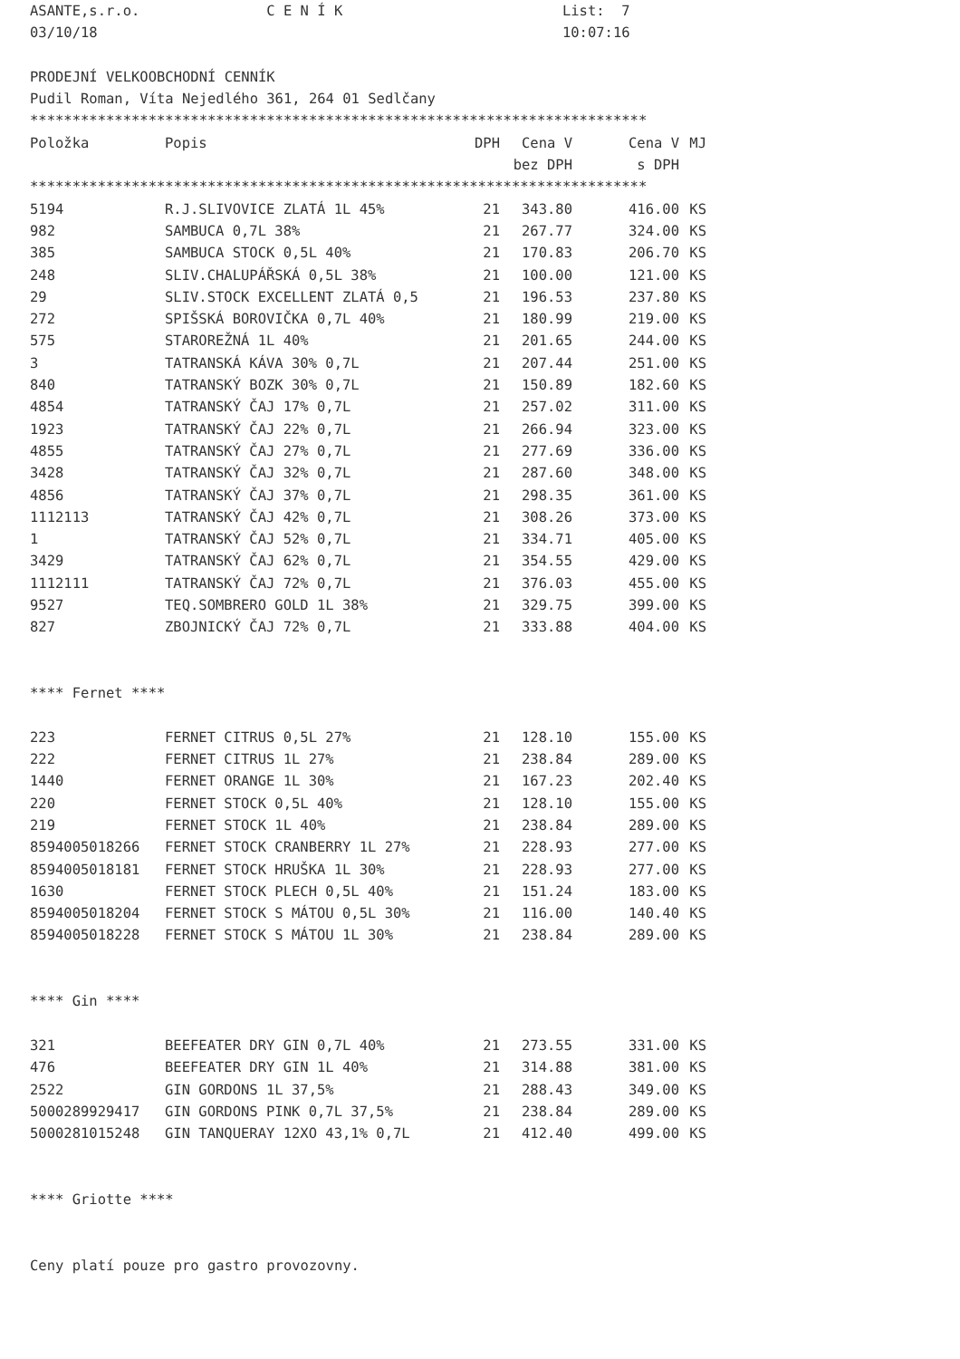ASANTE,s.r.o.               C E N Í K                          List:  7
03/10/18                                                       10:07:16

PRODEJNÍ VELKOOBCHODNÍ CENNÍK
Pudil Roman, Víta Nejedlého 361, 264 01 Sedlčany
*************************************************************************
| Položka | Popis | DPH | Cena V bez DPH | Cena V s DPH | MJ |
| --- | --- | --- | --- | --- | --- |
| ************************************************************************* | | | | | |
| 5194 | R.J.SLIVOVICE ZLATÁ 1L 45% | 21 | 343.80 | 416.00 | KS |
| 982 | SAMBUCA 0,7L 38% | 21 | 267.77 | 324.00 | KS |
| 385 | SAMBUCA STOCK 0,5L 40% | 21 | 170.83 | 206.70 | KS |
| 248 | SLIV.CHALUPÁŘSKÁ 0,5L 38% | 21 | 100.00 | 121.00 | KS |
| 29 | SLIV.STOCK EXCELLENT ZLATÁ 0,5 | 21 | 196.53 | 237.80 | KS |
| 272 | SPIŠSKÁ BOROVIČKA 0,7L 40% | 21 | 180.99 | 219.00 | KS |
| 575 | STAROREŽNÁ 1L 40% | 21 | 201.65 | 244.00 | KS |
| 3 | TATRANSKÁ KÁVA 30% 0,7L | 21 | 207.44 | 251.00 | KS |
| 840 | TATRANSKÝ BOZK 30% 0,7L | 21 | 150.89 | 182.60 | KS |
| 4854 | TATRANSKÝ ČAJ 17% 0,7L | 21 | 257.02 | 311.00 | KS |
| 1923 | TATRANSKÝ ČAJ 22% 0,7L | 21 | 266.94 | 323.00 | KS |
| 4855 | TATRANSKÝ ČAJ 27% 0,7L | 21 | 277.69 | 336.00 | KS |
| 3428 | TATRANSKÝ ČAJ 32% 0,7L | 21 | 287.60 | 348.00 | KS |
| 4856 | TATRANSKÝ ČAJ 37% 0,7L | 21 | 298.35 | 361.00 | KS |
| 1112113 | TATRANSKÝ ČAJ 42% 0,7L | 21 | 308.26 | 373.00 | KS |
| 1 | TATRANSKÝ ČAJ 52% 0,7L | 21 | 334.71 | 405.00 | KS |
| 3429 | TATRANSKÝ ČAJ 62% 0,7L | 21 | 354.55 | 429.00 | KS |
| 1112111 | TATRANSKÝ ČAJ 72% 0,7L | 21 | 376.03 | 455.00 | KS |
| 9527 | TEQ.SOMBRERO GOLD 1L 38% | 21 | 329.75 | 399.00 | KS |
| 827 | ZBOJNICKÝ ČAJ 72% 0,7L | 21 | 333.88 | 404.00 | KS |
| **** Fernet **** | | | | | |
| 223 | FERNET CITRUS 0,5L 27% | 21 | 128.10 | 155.00 | KS |
| 222 | FERNET CITRUS 1L 27% | 21 | 238.84 | 289.00 | KS |
| 1440 | FERNET ORANGE 1L 30% | 21 | 167.23 | 202.40 | KS |
| 220 | FERNET STOCK 0,5L 40% | 21 | 128.10 | 155.00 | KS |
| 219 | FERNET STOCK 1L 40% | 21 | 238.84 | 289.00 | KS |
| 8594005018266 | FERNET STOCK CRANBERRY 1L 27% | 21 | 228.93 | 277.00 | KS |
| 8594005018181 | FERNET STOCK HRUŠKA 1L 30% | 21 | 228.93 | 277.00 | KS |
| 1630 | FERNET STOCK PLECH 0,5L 40% | 21 | 151.24 | 183.00 | KS |
| 8594005018204 | FERNET STOCK S MÁTOU 0,5L 30% | 21 | 116.00 | 140.40 | KS |
| 8594005018228 | FERNET STOCK S MÁTOU 1L 30% | 21 | 238.84 | 289.00 | KS |
| **** Gin **** | | | | | |
| 321 | BEEFEATER DRY GIN 0,7L 40% | 21 | 273.55 | 331.00 | KS |
| 476 | BEEFEATER DRY GIN 1L 40% | 21 | 314.88 | 381.00 | KS |
| 2522 | GIN GORDONS 1L 37,5% | 21 | 288.43 | 349.00 | KS |
| 5000289929417 | GIN GORDONS PINK 0,7L 37,5% | 21 | 238.84 | 289.00 | KS |
| 5000281015248 | GIN TANQUERAY 12XO 43,1% 0,7L | 21 | 412.40 | 499.00 | KS |
| **** Griotte **** | | | | | |
| Ceny platí pouze pro gastro provozovny. | | | | | |